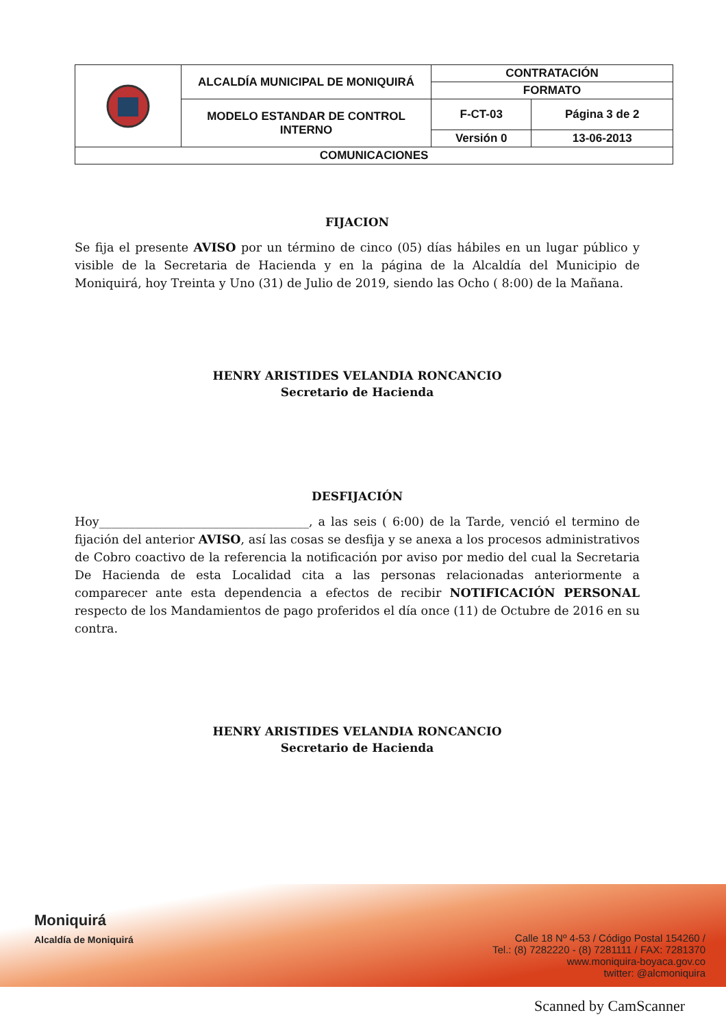| | ALCALDÍA MUNICIPAL DE MONIQUIRÁ | CONTRATACIÓN | |
| | | FORMATO | |
| | MODELO ESTANDAR DE CONTROL INTERNO | F-CT-03 | Página 3 de 2 |
| | | Versión 0 | 13-06-2013 |
| COMUNICACIONES | | | |
FIJACION
Se fija el presente AVISO por un término de cinco (05) días hábiles en un lugar público y visible de la Secretaria de Hacienda y en la página de la Alcaldía del Municipio de Moniquirá, hoy Treinta y Uno (31) de Julio de 2019, siendo las Ocho ( 8:00) de la Mañana.
HENRY ARISTIDES VELANDIA RONCANCIO
Secretario de Hacienda
DESFIJACIÓN
Hoy___________________________________, a las seis ( 6:00) de la Tarde, venció el termino de fijación del anterior AVISO, así las cosas se desfija y se anexa a los procesos administrativos de Cobro coactivo de la referencia la notificación por aviso por medio del cual la Secretaria De Hacienda de esta Localidad cita a las personas relacionadas anteriormente a comparecer ante esta dependencia a efectos de recibir NOTIFICACIÓN PERSONAL respecto de los Mandamientos de pago proferidos el día once (11) de Octubre de 2016 en su contra.
HENRY ARISTIDES VELANDIA RONCANCIO
Secretario de Hacienda
Moniquirá
Alcaldía de Moniquirá
Calle 18 Nº 4-53 / Código Postal 154260 /
Tel.: (8) 7282220 - (8) 7281111 / FAX: 7281370
www.moniquira-boyaca.gov.co
twitter: @alcmoniquira
Scanned by CamScanner